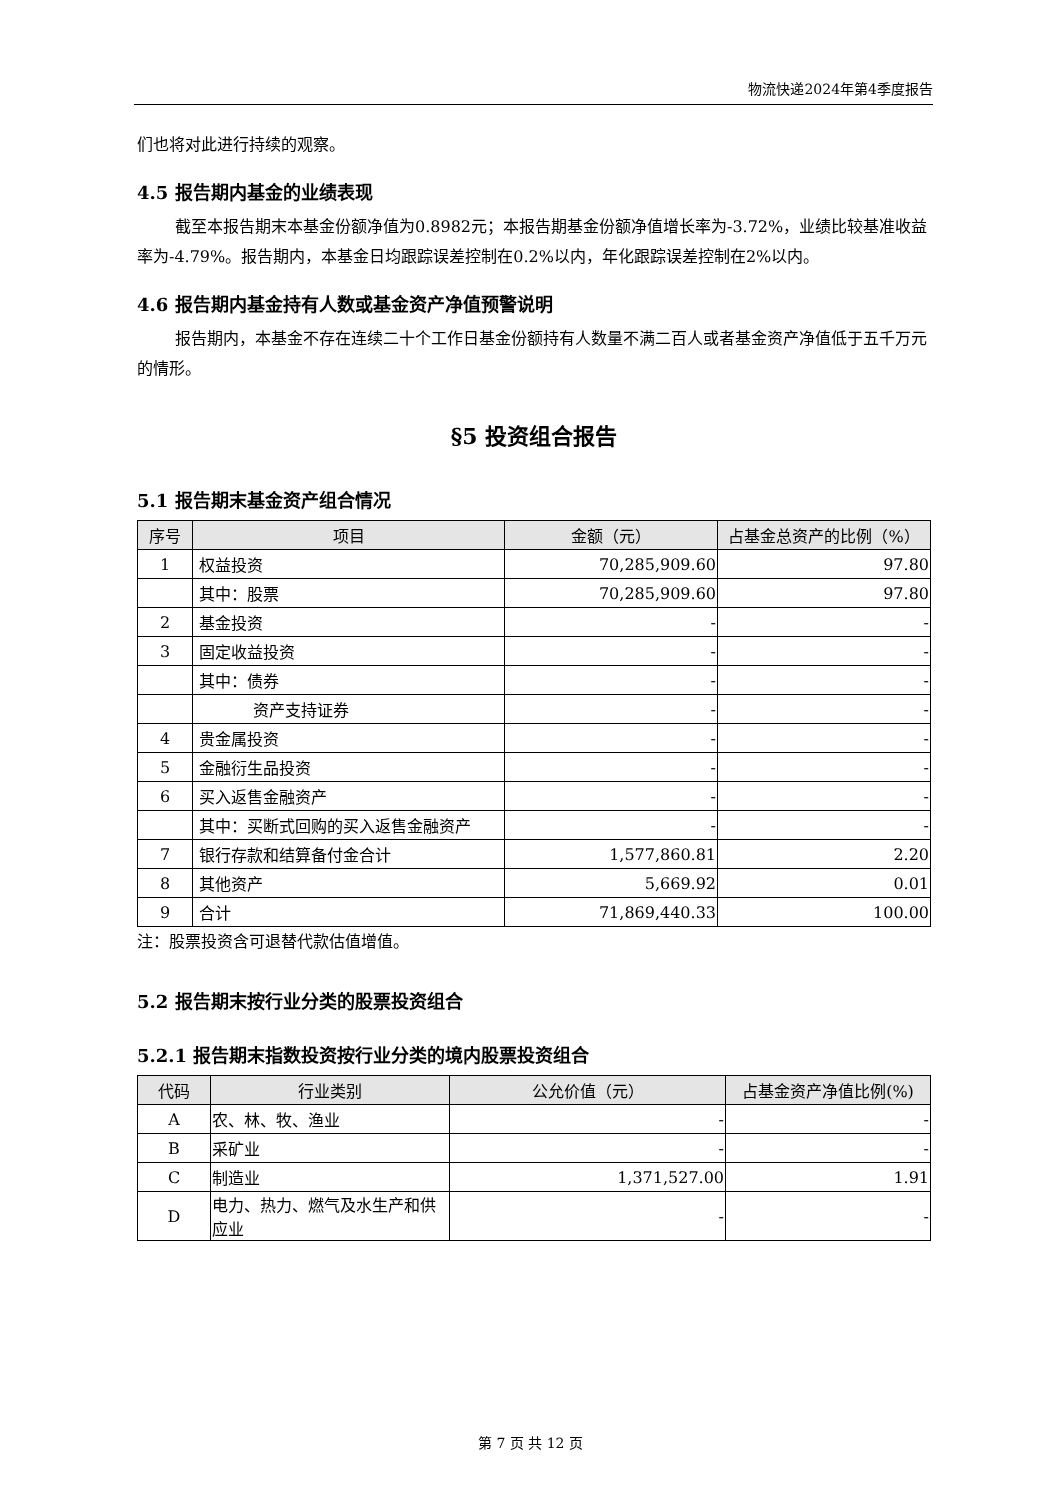物流快递2024年第4季度报告
们也将对此进行持续的观察。
4.5 报告期内基金的业绩表现
截至本报告期末本基金份额净值为0.8982元；本报告期基金份额净值增长率为-3.72%，业绩比较基准收益率为-4.79%。报告期内，本基金日均跟踪误差控制在0.2%以内，年化跟踪误差控制在2%以内。
4.6 报告期内基金持有人数或基金资产净值预警说明
报告期内，本基金不存在连续二十个工作日基金份额持有人数量不满二百人或者基金资产净值低于五千万元的情形。
§5 投资组合报告
5.1 报告期末基金资产组合情况
| 序号 | 项目 | 金额（元） | 占基金总资产的比例（%） |
| --- | --- | --- | --- |
| 1 | 权益投资 | 70,285,909.60 | 97.80 |
| | 其中：股票 | 70,285,909.60 | 97.80 |
| 2 | 基金投资 | - | - |
| 3 | 固定收益投资 | - | - |
| | 其中：债券 | - | - |
| | 资产支持证券 | - | - |
| 4 | 贵金属投资 | - | - |
| 5 | 金融衍生品投资 | - | - |
| 6 | 买入返售金融资产 | - | - |
| | 其中：买断式回购的买入返售金融资产 | - | - |
| 7 | 银行存款和结算备付金合计 | 1,577,860.81 | 2.20 |
| 8 | 其他资产 | 5,669.92 | 0.01 |
| 9 | 合计 | 71,869,440.33 | 100.00 |
注：股票投资含可退替代款估值增值。
5.2 报告期末按行业分类的股票投资组合
5.2.1 报告期末指数投资按行业分类的境内股票投资组合
| 代码 | 行业类别 | 公允价值（元） | 占基金资产净值比例(%) |
| --- | --- | --- | --- |
| A | 农、林、牧、渔业 | - | - |
| B | 采矿业 | - | - |
| C | 制造业 | 1,371,527.00 | 1.91 |
| D | 电力、热力、燃气及水生产和供应业 | - | - |
第 7 页 共 12 页